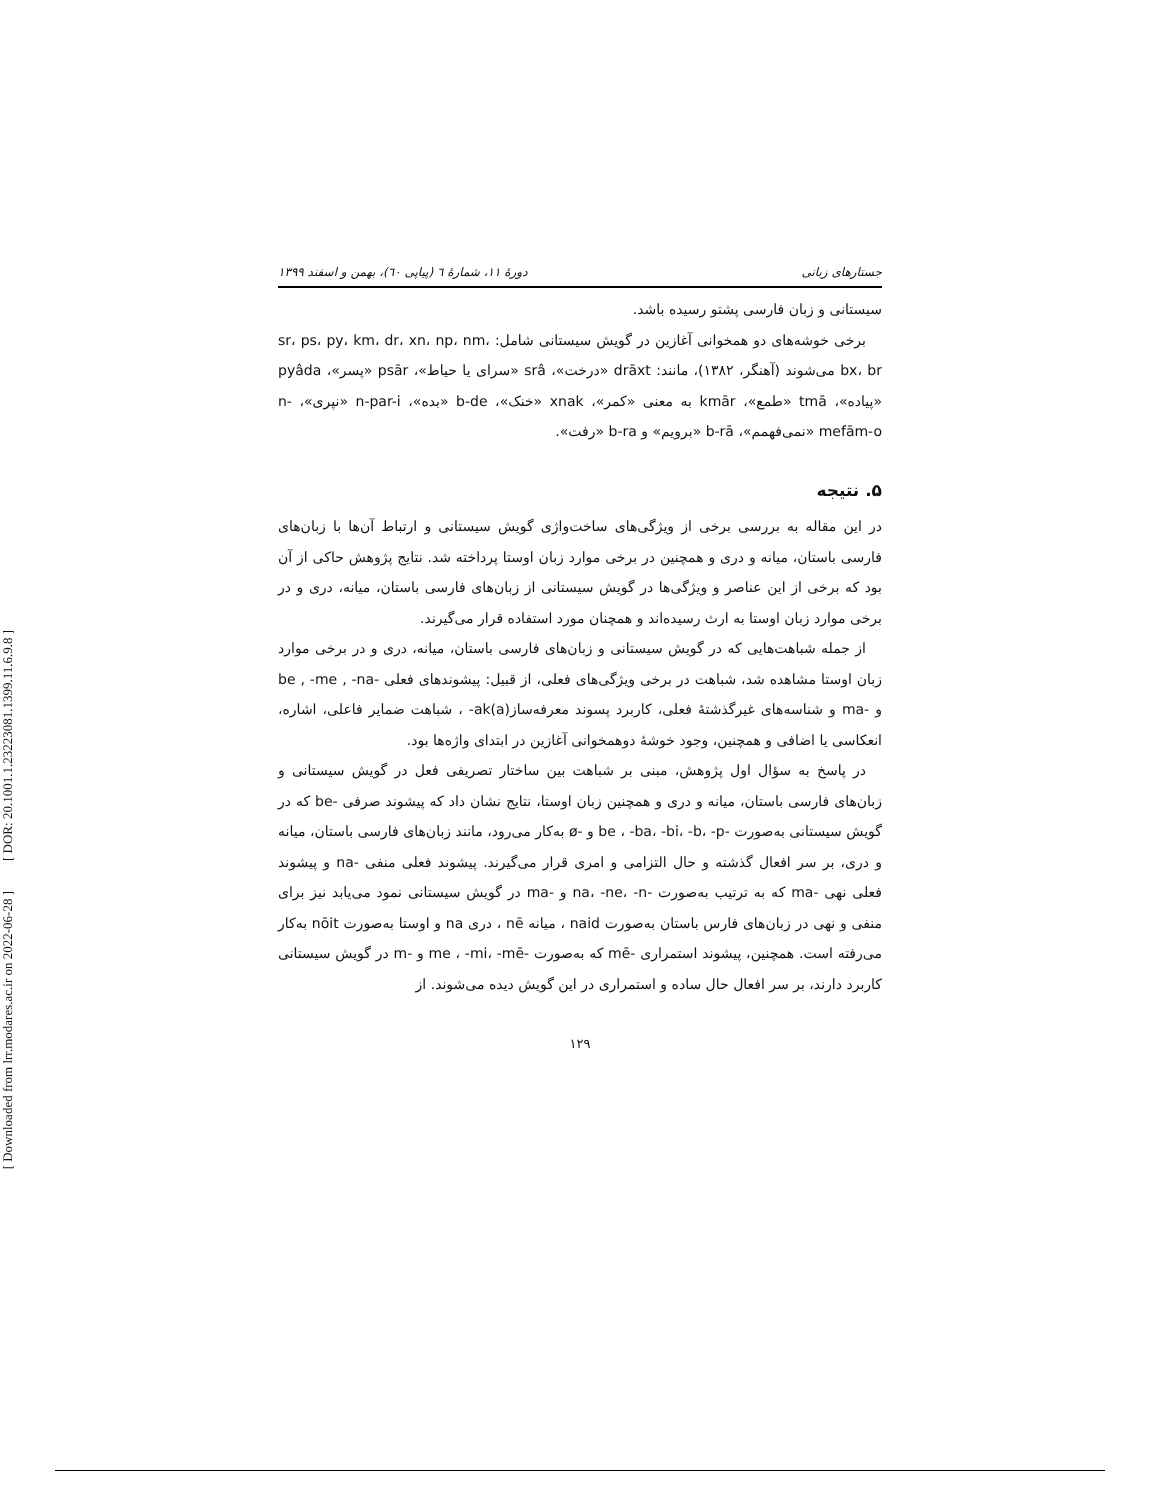[ DOR: 20.1001.1.23223081.1399.11.6.9.8 ]
[ Downloaded from lrr.modares.ac.ir on 2022-06-28 ]
جستارهای زبانی دورهٔ ۱۱، شمارهٔ ٦ (پیاپی ٦٠)، بهمن و اسفند ۱۳۹۹
سیستانی و زبان فارسی پشتو رسیده باشد.
برخی خوشه‌های دو همخوانی آغازین در گویش سیستانی شامل: sr، ps، py، km، dr، xn، np، nm، bx، br می‌شوند (آهنگر، ۱۳۸۲)، مانند: drāxt «درخت»، srâ «سرای یا حیاط»، psār «پسر»، pyâda «پیاده»، tmā «طمع»، kmār به معنی «کمر»، xnak «خنک»، b-de «بده»، n-par-i «نپری»، n-mefām-o «نمی‌فهمم»، b-rā «برویم» و b-ra «رفت».
۵. نتیجه
در این مقاله به بررسی برخی از ویژگی‌های ساخت‌واژی گویش سیستانی و ارتباط آن‌ها با زبان‌های فارسی باستان، میانه و دری و همچنین در برخی موارد زبان اوستا پرداخته شد. نتایج پژوهش حاکی از آن بود که برخی از این عناصر و ویژگی‌ها در گویش سیستانی از زبان‌های فارسی باستان، میانه، دری و در برخی موارد زبان اوستا به ارث رسیده‌اند و همچنان مورد استفاده قرار می‌گیرند.
از جمله شباهت‌هایی که در گویش سیستانی و زبان‌های فارسی باستان، میانه، دری و در برخی موارد زبان اوستا مشاهده شد، شباهت در برخی ویژگی‌های فعلی، از قبیل: پیشوندهای فعلی -be , -me , -na و -ma و شناسه‌های غیرگذشتهٔ فعلی، کاربرد پسوند معرفه‌ساز(ak(a- ، شباهت ضمایر فاعلی، اشاره، انعکاسی یا اضافی و همچنین، وجود خوشهٔ دوهمخوانی آغازین در ابتدای واژه‌ها بود.
در پاسخ به سؤال اول پژوهش، مبنی بر شباهت بین ساختار تصریفی فعل در گویش سیستانی و زبان‌های فارسی باستان، میانه و دری و همچنین زبان اوستا، نتایج نشان داد که پیشوند صرفی -be که در گویش سیستانی به‌صورت -be ، -ba، -bi، -b، -p و -ø به‌کار می‌رود، مانند زبان‌های فارسی باستان، میانه و دری، بر سر افعال گذشته و حال التزامی و امری قرار می‌گیرند. پیشوند فعلی منفی -na و پیشوند فعلی نهی -ma که به ترتیب به‌صورت -na، -ne، -n و -ma در گویش سیستانی نمود می‌یابد نیز برای منفی و نهی در زبان‌های فارس باستان به‌صورت naid ، میانه nē ، دری na و اوستا به‌صورت nōit به‌کار می‌رفته است. همچنین، پیشوند استمراری -mē که به‌صورت -me ، -mi، -mē و -m در گویش سیستانی کاربرد دارند، بر سر افعال حال ساده و استمراری در این گویش دیده می‌شوند. از
۱۲۹